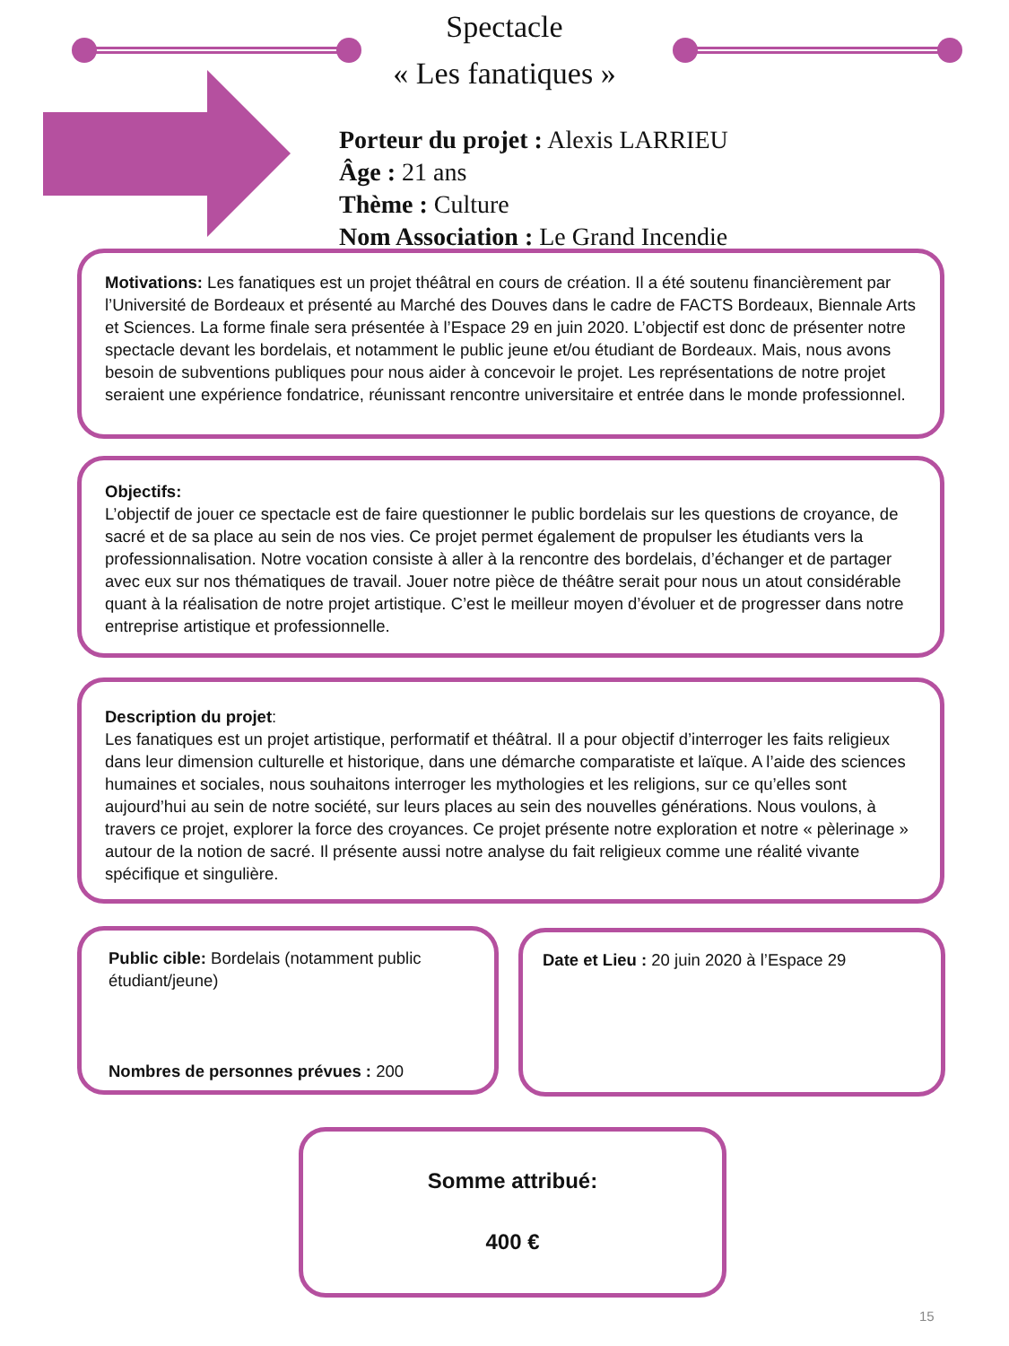Spectacle
« Les fanatiques »
Porteur du projet : Alexis LARRIEU
Âge : 21 ans
Thème : Culture
Nom Association : Le Grand Incendie
Motivations: Les fanatiques est un projet théâtral en cours de création. Il a été soutenu financièrement par l’Université de Bordeaux et présenté au Marché des Douves dans le cadre de FACTS Bordeaux, Biennale Arts et Sciences. La forme finale sera présentée à l’Espace 29 en juin 2020. L’objectif est donc de présenter notre spectacle devant les bordelais, et notamment le public jeune et/ou étudiant de Bordeaux. Mais, nous avons besoin de subventions publiques pour nous aider à concevoir le projet. Les représentations de notre projet seraient une expérience fondatrice, réunissant rencontre universitaire et entrée dans le monde professionnel.
Objectifs:
L’objectif de jouer ce spectacle est de faire questionner le public bordelais sur les questions de croyance, de sacré et de sa place au sein de nos vies. Ce projet permet également de propulser les étudiants vers la professionnalisation. Notre vocation consiste à aller à la rencontre des bordelais, d’échanger et de partager avec eux sur nos thématiques de travail. Jouer notre pièce de théâtre serait pour nous un atout considérable quant à la réalisation de notre projet artistique. C’est le meilleur moyen d’évoluer et de progresser dans notre entreprise artistique et professionnelle.
Description du projet:
Les fanatiques est un projet artistique, performatif et théâtral. Il a pour objectif d’interroger les faits religieux dans leur dimension culturelle et historique, dans une démarche comparatiste et laïque. A l’aide des sciences humaines et sociales, nous souhaitons interroger les mythologies et les religions, sur ce qu’elles sont aujourd’hui au sein de notre société, sur leurs places au sein des nouvelles générations. Nous voulons, à travers ce projet, explorer la force des croyances. Ce projet présente notre exploration et notre « pèlerinage » autour de la notion de sacré. Il présente aussi notre analyse du fait religieux comme une réalité vivante spécifique et singulière.
Public cible: Bordelais (notamment public étudiant/jeune)
Nombres de personnes prévues : 200
Date et Lieu : 20 juin 2020 à l’Espace 29
Somme attribué:
400 €
15